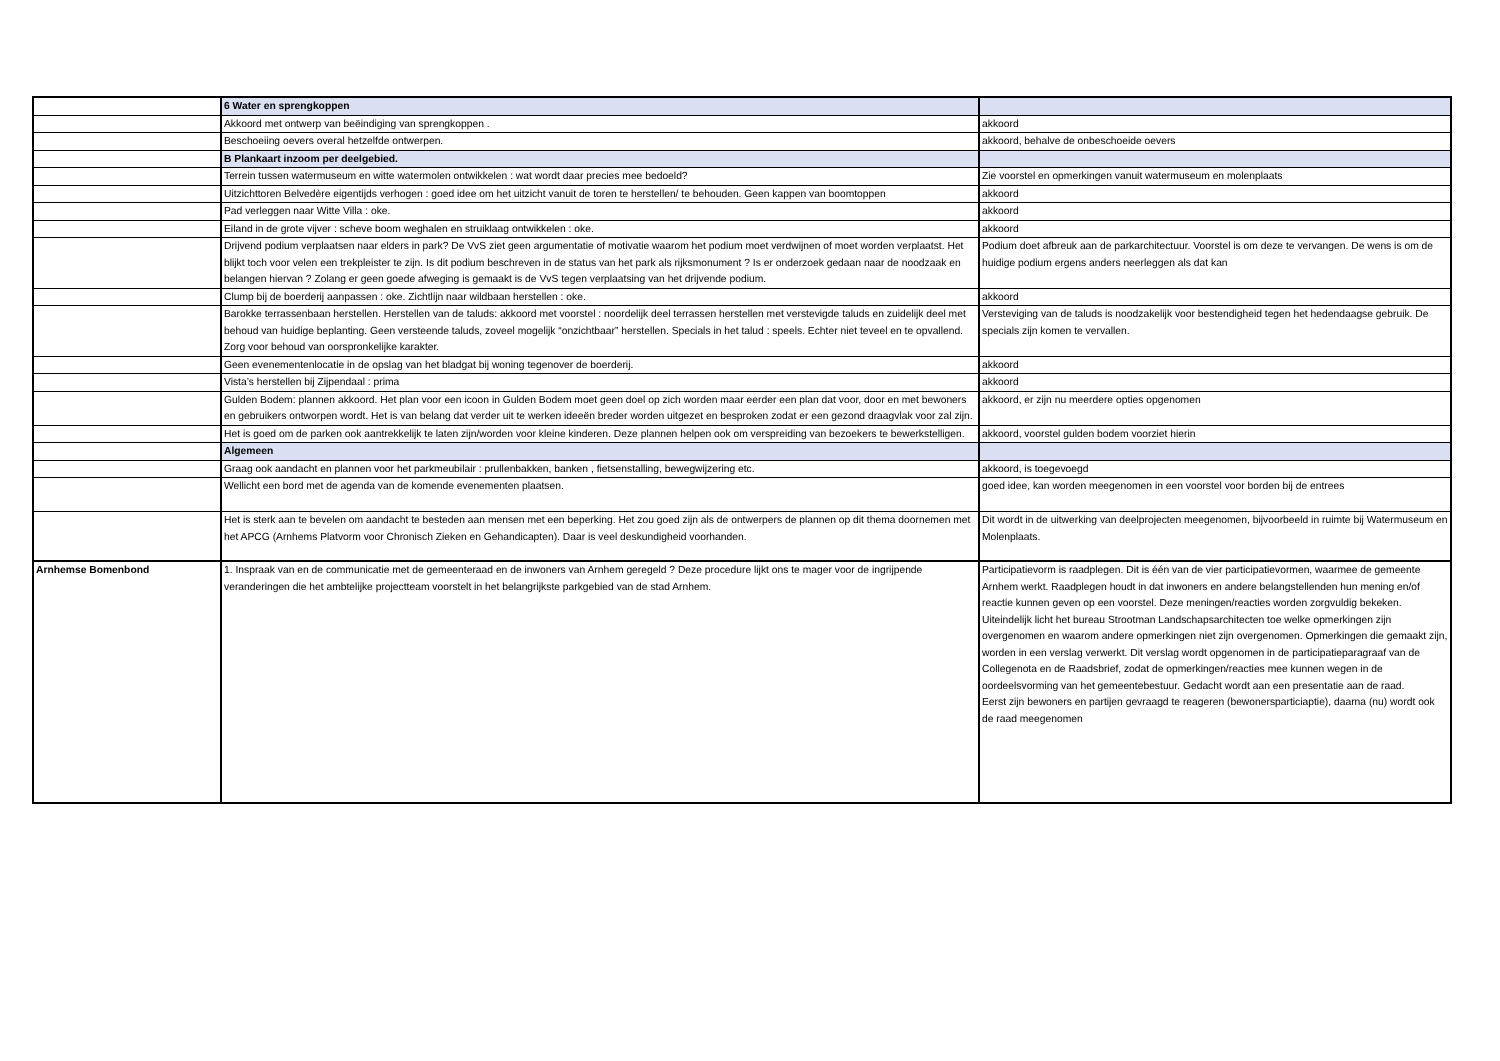| | 6 Water en sprengkoppen | |
| | Akkoord met ontwerp van beëindiging van sprengkoppen . | akkoord |
| | Beschoeiing oevers overal hetzelfde ontwerpen. | akkoord, behalve de onbeschoeide oevers |
| | B Plankaart inzoom per deelgebied. | |
| | Terrein tussen watermuseum en witte watermolen ontwikkelen : wat wordt daar precies mee bedoeld? | Zie voorstel en opmerkingen vanuit watermuseum en molenplaats |
| | Uitzichttoren Belvedère eigentijds verhogen : goed idee om het uitzicht vanuit de toren te herstellen/ te behouden. Geen kappen van boomtoppen | akkoord |
| | Pad verleggen naar Witte Villa : oke. | akkoord |
| | Eiland in de grote vijver : scheve boom weghalen en struiklaag ontwikkelen : oke. | akkoord |
| | Drijvend podium verplaatsen naar elders in park? De VvS ziet geen argumentatie of motivatie waarom het podium moet verdwijnen of moet worden verplaatst. Het blijkt toch voor velen een trekpleister te zijn. Is dit podium beschreven in de status van het park als rijksmonument ? Is er onderzoek gedaan naar de noodzaak en belangen hiervan ? Zolang er geen goede afweging is gemaakt is de VvS tegen verplaatsing van het drijvende podium. | Podium doet afbreuk aan de parkarchitectuur. Voorstel is om deze te vervangen. De wens is om de huidige podium ergens anders neerleggen als dat kan |
| | Clump bij de boerderij aanpassen : oke. Zichtlijn naar wildbaan herstellen : oke. | akkoord |
| | Barokke terrassenbaan herstellen. Herstellen van de taluds: akkoord met voorstel : noordelijk deel terrassen herstellen met verstevigde taluds en zuidelijk deel met behoud van huidige beplanting. Geen versteende taluds, zoveel mogelijk “onzichtbaar” herstellen. Specials in het talud : speels. Echter niet teveel en te opvallend. Zorg voor behoud van oorspronkelijke karakter. | Versteviging van de taluds is noodzakelijk voor bestendigheid tegen het hedendaagse gebruik. De specials zijn komen te vervallen. |
| | Geen evenementenlocatie in de opslag van het bladgat bij woning tegenover de boerderij. | akkoord |
| | Vista’s herstellen bij Zijpendaal : prima | akkoord |
| | Gulden Bodem: plannen akkoord. Het plan voor een icoon in Gulden Bodem moet geen doel op zich worden maar eerder een plan dat voor, door en met bewoners en gebruikers ontworpen wordt. Het is van belang dat verder uit te werken ideeën breder worden uitgezet en besproken zodat er een gezond draagvlak voor zal zijn. | akkoord, er zijn nu meerdere opties opgenomen |
| | Het is goed om de parken ook aantrekkelijk te laten zijn/worden voor kleine kinderen. Deze plannen helpen ook om verspreiding van bezoekers te bewerkstelligen. | akkoord, voorstel gulden bodem voorziet hierin |
| | Algemeen | |
| | Graag ook aandacht en plannen voor het parkmeubilair : prullenbakken, banken , fietsenstalling, bewegwijzering etc. | akkoord, is toegevoegd |
| | Wellicht een bord met de agenda van de komende evenementen plaatsen. | goed idee, kan worden meegenomen in een voorstel voor borden bij de entrees |
| | Het is sterk aan te bevelen om aandacht te besteden aan mensen met een beperking. Het zou goed zijn als de ontwerpers de plannen op dit thema doornemen met het APCG (Arnhems Platvorm voor Chronisch Zieken en Gehandicapten). Daar is veel deskundigheid voorhanden. | Dit wordt in de uitwerking van deelprojecten meegenomen, bijvoorbeeld in ruimte bij Watermuseum en Molenplaats. |
| Arnhemse Bomenbond | 1. Inspraak van en de communicatie met de gemeenteraad en de inwoners van Arnhem geregeld ? Deze procedure lijkt ons te mager voor de ingrijpende veranderingen die het ambtelijke projectteam voorstelt in het belangrijkste parkgebied van de stad Arnhem. | Participatievorm is raadplegen. Dit is één van de vier participatievormen, waarmee de gemeente Arnhem werkt. Raadplegen houdt in dat inwoners en andere belangstellenden hun mening en/of reactie kunnen geven op een voorstel. Deze meningen/reacties worden zorgvuldig bekeken. Uiteindelijk licht het bureau Strootman Landschapsarchitecten toe welke opmerkingen zijn overgenomen en waarom andere opmerkingen niet zijn overgenomen. Opmerkingen die gemaakt zijn, worden in een verslag verwerkt. Dit verslag wordt opgenomen in de participatieparagraaf van de Collegenota en de Raadsbrief, zodat de opmerkingen/reacties mee kunnen wegen in de oordeelsvorming van het gemeentebestuur. Gedacht wordt aan een presentatie aan de raad. Eerst zijn bewoners en partijen gevraagd te reageren (bewonersparticiaptie), daarna (nu) wordt ook de raad meegenomen |